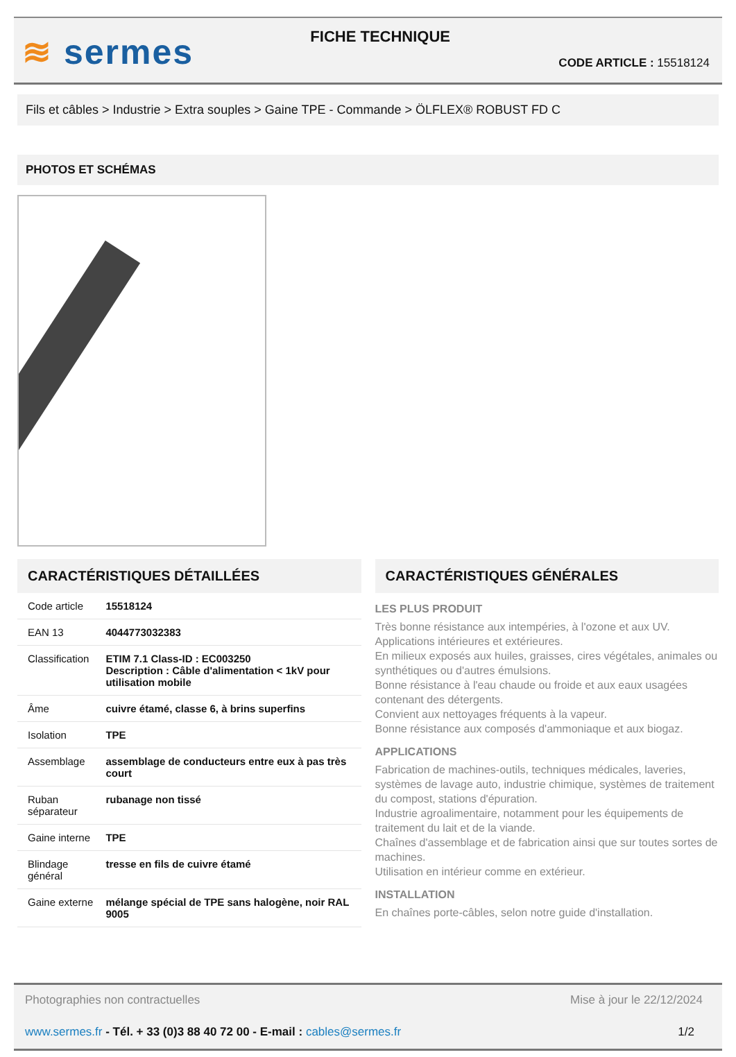≋ sermes
FICHE TECHNIQUE
CODE ARTICLE : 15518124
Fils et câbles > Industrie > Extra souples > Gaine TPE - Commande > ÖLFLEX® ROBUST FD C
PHOTOS ET SCHÉMAS
CARACTÉRISTIQUES DÉTAILLÉES
| Code article | 15518124 |
| EAN 13 | 4044773032383 |
| Classification | ETIM 7.1 Class-ID : EC003250 Description : Câble d'alimentation < 1kV pour utilisation mobile |
| Âme | cuivre étamé, classe 6, à brins superfins |
| Isolation | TPE |
| Assemblage | assemblage de conducteurs entre eux à pas très court |
| Ruban séparateur | rubanage non tissé |
| Gaine interne | TPE |
| Blindage général | tresse en fils de cuivre étamé |
| Gaine externe | mélange spécial de TPE sans halogène, noir RAL 9005 |
CARACTÉRISTIQUES GÉNÉRALES
LES PLUS PRODUIT
Très bonne résistance aux intempéries, à l'ozone et aux UV.
Applications intérieures et extérieures.
En milieux exposés aux huiles, graisses, cires végétales, animales ou synthétiques ou d'autres émulsions.
Bonne résistance à l'eau chaude ou froide et aux eaux usagées contenant des détergents.
Convient aux nettoyages fréquents à la vapeur.
Bonne résistance aux composés d'ammoniaque et aux biogaz.
APPLICATIONS
Fabrication de machines-outils, techniques médicales, laveries, systèmes de lavage auto, industrie chimique, systèmes de traitement du compost, stations d'épuration.
Industrie agroalimentaire, notamment pour les équipements de traitement du lait et de la viande.
Chaînes d'assemblage et de fabrication ainsi que sur toutes sortes de machines.
Utilisation en intérieur comme en extérieur.
INSTALLATION
En chaînes porte-câbles, selon notre guide d'installation.
Photographies non contractuelles Mise à jour le 22/12/2024
www.sermes.fr - Tél. + 33 (0)3 88 40 72 00 - E-mail : cables@sermes.fr 1/2